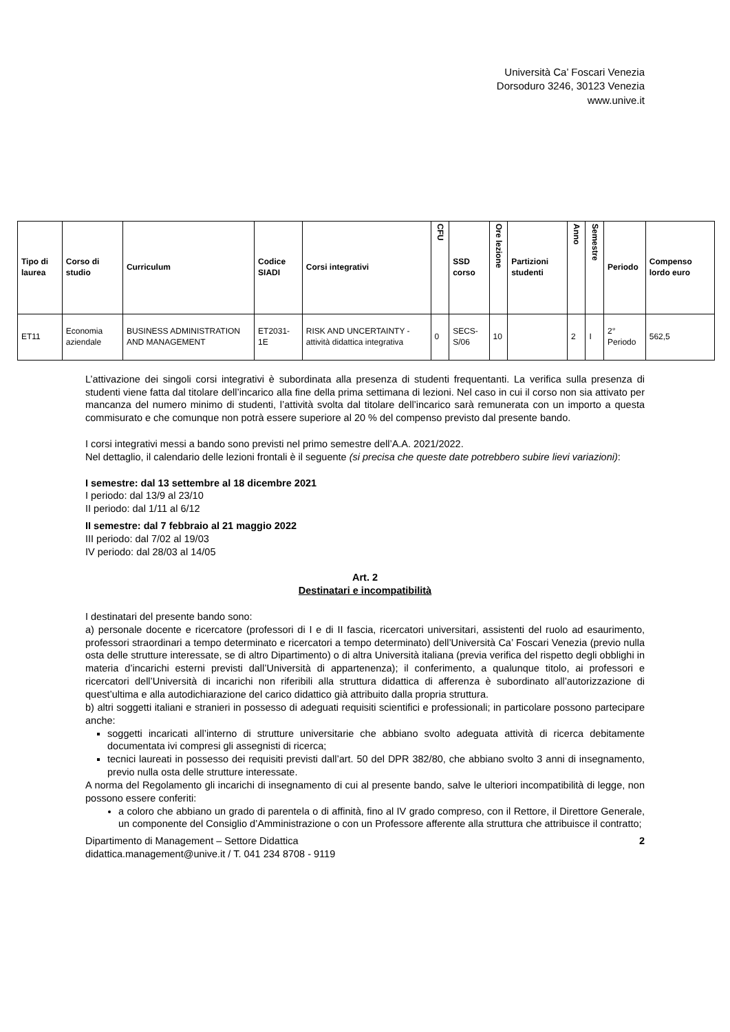Università Ca’ Foscari Venezia
Dorsoduro 3246, 30123 Venezia
www.unive.it
| Tipo di laurea | Corso di studio | Curriculum | Codice SIADI | Corsi integrativi | CFU | SSD corso | Ore lezione | Partizioni studenti | Anno | Semestre | Periodo | Compenso lordo euro |
| --- | --- | --- | --- | --- | --- | --- | --- | --- | --- | --- | --- | --- |
| ET11 | Economia aziendale | BUSINESS ADMINISTRATION AND MANAGEMENT | ET2031-1E | RISK AND UNCERTAINTY - attività didattica integrativa | 0 | SECS-S/06 | 10 | | 2 | I | 2° Periodo | 562,5 |
L’attivazione dei singoli corsi integrativi è subordinata alla presenza di studenti frequentanti. La verifica sulla presenza di studenti viene fatta dal titolare dell’incarico alla fine della prima settimana di lezioni. Nel caso in cui il corso non sia attivato per mancanza del numero minimo di studenti, l’attività svolta dal titolare dell’incarico sarà remunerata con un importo a questa commisurato e che comunque non potrà essere superiore al 20 % del compenso previsto dal presente bando.
I corsi integrativi messi a bando sono previsti nel primo semestre dell’A.A. 2021/2022.
Nel dettaglio, il calendario delle lezioni frontali è il seguente (si precisa che queste date potrebbero subire lievi variazioni):
I semestre: dal 13 settembre al 18 dicembre 2021
I periodo: dal 13/9 al 23/10
II periodo: dal 1/11 al 6/12
II semestre: dal 7 febbraio al 21 maggio 2022
III periodo: dal 7/02 al 19/03
IV periodo: dal 28/03 al 14/05
Art. 2
Destinatari e incompatibilità
I destinatari del presente bando sono:
a) personale docente e ricercatore (professori di I e di II fascia, ricercatori universitari, assistenti del ruolo ad esaurimento, professori straordinari a tempo determinato e ricercatori a tempo determinato) dell’Università Ca’ Foscari Venezia (previo nulla osta delle strutture interessate, se di altro Dipartimento) o di altra Università italiana (previa verifica del rispetto degli obblighi in materia d’incarichi esterni previsti dall’Università di appartenenza); il conferimento, a qualunque titolo, ai professori e ricercatori dell’Università di incarichi non riferibili alla struttura didattica di afferenza è subordinato all’autorizzazione di quest’ultima e alla autodichiarazione del carico didattico già attribuito dalla propria struttura.
b) altri soggetti italiani e stranieri in possesso di adeguati requisiti scientifici e professionali; in particolare possono partecipare anche:
soggetti incaricati all’interno di strutture universitarie che abbiano svolto adeguata attività di ricerca debitamente documentata ivi compresi gli assegnisti di ricerca;
tecnici laureati in possesso dei requisiti previsti dall’art. 50 del DPR 382/80, che abbiano svolto 3 anni di insegnamento, previo nulla osta delle strutture interessate.
A norma del Regolamento gli incarichi di insegnamento di cui al presente bando, salve le ulteriori incompatibilità di legge, non possono essere conferiti:
a coloro che abbiano un grado di parentela o di affinità, fino al IV grado compreso, con il Rettore, il Direttore Generale, un componente del Consiglio d’Amministrazione o con un Professore afferente alla struttura che attribuisce il contratto;
Dipartimento di Management – Settore Didattica
didattica.management@unive.it / T. 041 234 8708 - 9119
2